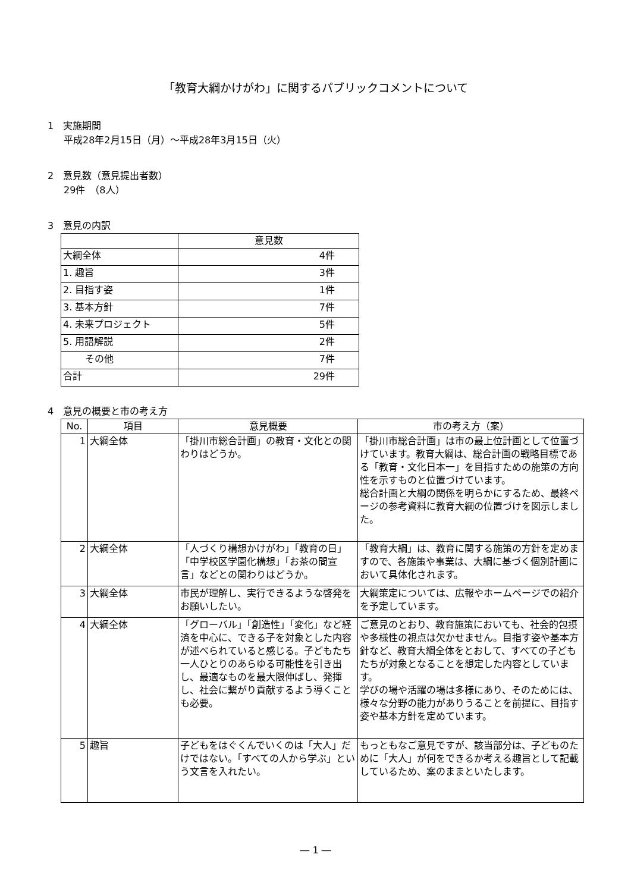「教育大綱かけがわ」に関するパブリックコメントについて
1　実施期間
平成28年2月15日（月）～平成28年3月15日（火）
2　意見数（意見提出者数）
29件　（8人）
3　意見の内訳
| | 意見数 |
| --- | --- |
| 大綱全体 | 4件 |
| 1. 趣旨 | 3件 |
| 2. 目指す姿 | 1件 |
| 3. 基本方針 | 7件 |
| 4. 未来プロジェクト | 5件 |
| 5. 用語解説 | 2件 |
| その他 | 7件 |
| 合計 | 29件 |
4　意見の概要と市の考え方
| No. | 項目 | 意見概要 | 市の考え方（案） |
| --- | --- | --- | --- |
| 1 | 大綱全体 | 「掛川市総合計画」の教育・文化との関わりはどうか。 | 「掛川市総合計画」は市の最上位計画として位置づけています。教育大綱は、総合計画の戦略目標である「教育・文化日本一」を目指すための施策の方向性を示すものと位置づけています。 総合計画と大綱の関係を明らかにするため、最終ページの参考資料に教育大綱の位置づけを図示しました。 |
| 2 | 大綱全体 | 「人づくり構想かけがわ」「教育の日」「中学校区学園化構想」「お茶の間宣言」などとの関わりはどうか。 | 「教育大綱」は、教育に関する施策の方針を定めますので、各施策や事業は、大綱に基づく個別計画において具体化されます。 |
| 3 | 大綱全体 | 市民が理解し、実行できるような啓発をお願いしたい。 | 大綱策定については、広報やホームページでの紹介を予定しています。 |
| 4 | 大綱全体 | 「グローバル」「創造性」「変化」など経済を中心に、できる子を対象とした内容が述べられていると感じる。子どもたち一人ひとりのあらゆる可能性を引き出し、最適なものを最大限伸ばし、発揮し、社会に繋がり貢献するよう導くことも必要。 | ご意見のとおり、教育施策においても、社会的包摂や多様性の視点は欠かせません。目指す姿や基本方針など、教育大綱全体をとおして、すべての子どもたちが対象となることを想定した内容としています。 学びの場や活躍の場は多様にあり、そのためには、様々な分野の能力がありうることを前提に、目指す姿や基本方針を定めています。 |
| 5 | 趣旨 | 子どもをはぐくんでいくのは「大人」だけではない。「すべての人から学ぶ」という文言を入れたい。 | もっともなご意見ですが、該当部分は、子どものために「大人」が何をできるか考える趣旨として記載しているため、案のままといたします。 |
― 1 ―